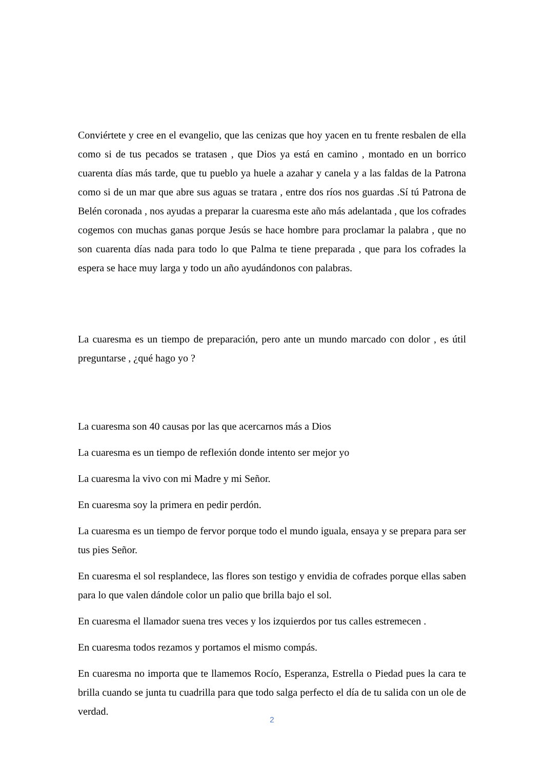Conviértete y cree en el evangelio, que las cenizas que hoy yacen en tu frente resbalen de ella como si de tus pecados se tratasen , que Dios ya está en camino , montado en un borrico cuarenta días más tarde, que tu pueblo ya huele a azahar y canela y a las faldas de la Patrona como si de un mar que abre sus aguas se tratara , entre dos ríos nos guardas .Sí tú Patrona de Belén coronada , nos ayudas a preparar la cuaresma este año más adelantada , que los cofrades cogemos con muchas ganas porque Jesús se hace hombre para proclamar la palabra , que no son cuarenta días nada para todo lo que Palma te tiene preparada , que para los cofrades la espera se hace muy larga y todo un año ayudándonos con palabras.
La cuaresma es un tiempo de preparación, pero ante un mundo marcado con dolor , es útil preguntarse , ¿qué hago yo ?
La cuaresma son 40 causas por las que acercarnos más a Dios
La cuaresma es un tiempo de reflexión donde intento ser mejor yo
La cuaresma la vivo con mi Madre y mi Señor.
En cuaresma soy la primera en pedir perdón.
La cuaresma es un tiempo de fervor porque todo el mundo iguala, ensaya y se prepara para ser tus pies Señor.
En cuaresma el sol resplandece, las flores son testigo y envidia de cofrades porque ellas saben para lo que valen dándole color un palio que brilla bajo el sol.
En cuaresma el llamador suena tres veces y los izquierdos por tus calles estremecen .
En cuaresma todos rezamos y portamos el mismo compás.
En cuaresma no importa que te llamemos Rocío, Esperanza, Estrella o Piedad pues la cara te brilla cuando se junta tu cuadrilla para que todo salga perfecto el día de tu salida con un ole de verdad.
2